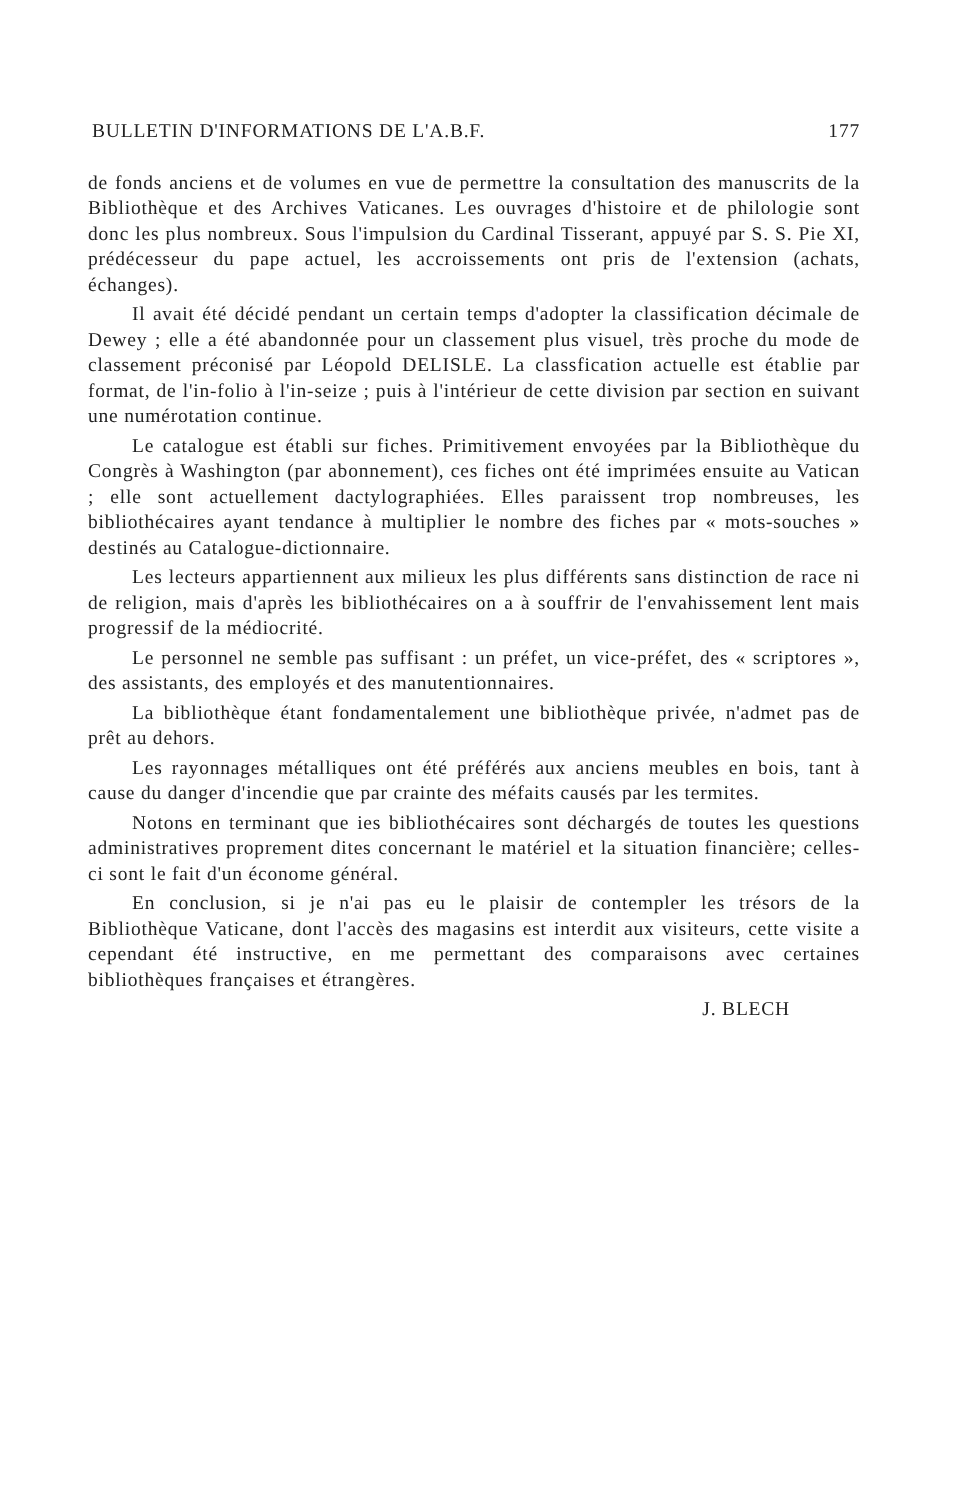BULLETIN D'INFORMATIONS DE L'A.B.F. 177
de fonds anciens et de volumes en vue de permettre la consultation des manuscrits de la Bibliothèque et des Archives Vaticanes. Les ouvrages d'histoire et de philologie sont donc les plus nombreux. Sous l'impulsion du Cardinal Tisserant, appuyé par S. S. Pie XI, prédécesseur du pape actuel, les accroissements ont pris de l'extension (achats, échanges).
Il avait été décidé pendant un certain temps d'adopter la classification décimale de Dewey ; elle a été abandonnée pour un classement plus visuel, très proche du mode de classement préconisé par Léopold DELISLE. La classfication actuelle est établie par format, de l'in-folio à l'in-seize ; puis à l'intérieur de cette division par section en suivant une numérotation continue.
Le catalogue est établi sur fiches. Primitivement envoyées par la Bibliothèque du Congrès à Washington (par abonnement), ces fiches ont été imprimées ensuite au Vatican ; elle sont actuellement dactylographiées. Elles paraissent trop nombreuses, les bibliothécaires ayant tendance à multiplier le nombre des fiches par « mots-souches » destinés au Catalogue-dictionnaire.
Les lecteurs appartiennent aux milieux les plus différents sans distinction de race ni de religion, mais d'après les bibliothécaires on a à souffrir de l'envahissement lent mais progressif de la médiocrité.
Le personnel ne semble pas suffisant : un préfet, un vice-préfet, des « scriptores », des assistants, des employés et des manutentionnaires.
La bibliothèque étant fondamentalement une bibliothèque privée, n'admet pas de prêt au dehors.
Les rayonnages métalliques ont été préférés aux anciens meubles en bois, tant à cause du danger d'incendie que par crainte des méfaits causés par les termites.
Notons en terminant que ies bibliothécaires sont déchargés de toutes les questions administratives proprement dites concernant le matériel et la situation financière; celles-ci sont le fait d'un économe général.
En conclusion, si je n'ai pas eu le plaisir de contempler les trésors de la Bibliothèque Vaticane, dont l'accès des magasins est interdit aux visiteurs, cette visite a cependant été instructive, en me permettant des comparaisons avec certaines bibliothèques françaises et étrangères.
J. BLECH